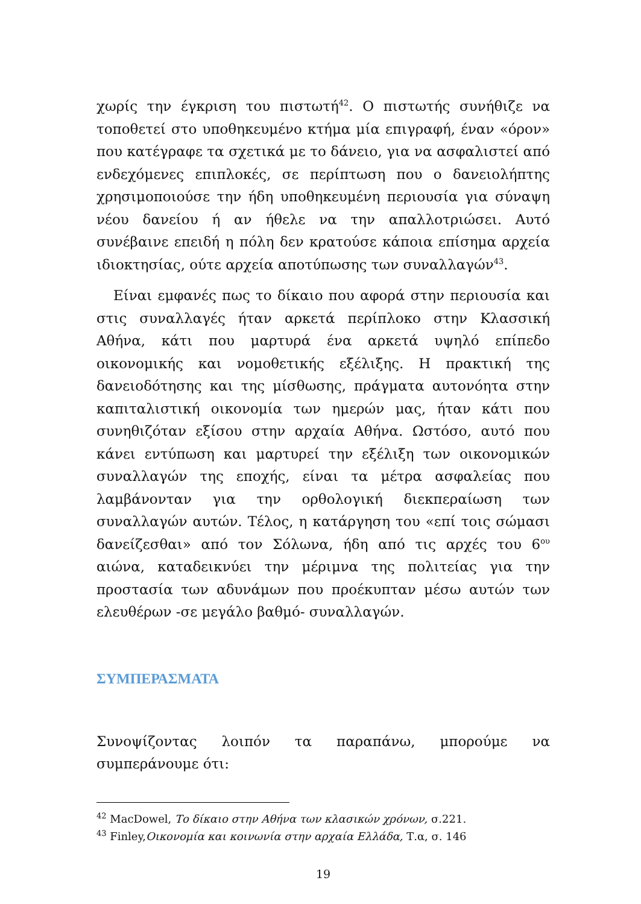χωρίς την έγκριση του πιστωτή<sup>42</sup>. Ο πιστωτής συνήθιζε να τοποθετεί στο υποθηκευμένο κτήμα μία επιγραφή, έναν «όρον» που κατέγραφε τα σχετικά με το δάνειο, για να ασφαλιστεί από ενδεχόμενες επιπλοκές, σε περίπτωση που ο δανειολήπτης χρησιμοποιούσε την ήδη υποθηκευμένη περιουσία για σύναψη νέου δανείου ή αν ήθελε να την απαλλοτριώσει. Αυτό συνέβαινε επειδή η πόλη δεν κρατούσε κάποια επίσημα αρχεία ιδιοκτησίας, ούτε αρχεία αποτύπωσης των συναλλαγών<sup>43</sup>.
Είναι εμφανές πως το δίκαιο που αφορά στην περιουσία και στις συναλλαγές ήταν αρκετά περίπλοκο στην Κλασσική Αθήνα, κάτι που μαρτυρά ένα αρκετά υψηλό επίπεδο οικονομικής και νομοθετικής εξέλιξης. Η πρακτική της δανειοδότησης και της μίσθωσης, πράγματα αυτονόητα στην καπιταλιστική οικονομία των ημερών μας, ήταν κάτι που συνηθιζόταν εξίσου στην αρχαία Αθήνα. Ωστόσο, αυτό που κάνει εντύπωση και μαρτυρεί την εξέλιξη των οικονομικών συναλλαγών της εποχής, είναι τα μέτρα ασφαλείας που λαμβάνονταν για την ορθολογική διεκπεραίωση των συναλλαγών αυτών. Τέλος, η κατάργηση του «επί τοις σώμασι δανείζεσθαι» από τον Σόλωνα, ήδη από τις αρχές του 6<sup>ου</sup> αιώνα, καταδεικνύει την μέριμνα της πολιτείας για την προστασία των αδυνάμων που προέκυπταν μέσω αυτών των ελευθέρων -σε μεγάλο βαθμό- συναλλαγών.
ΣΥΜΠΕΡΑΣΜΑΤΑ
Συνοψίζοντας λοιπόν τα παραπάνω, μπορούμε να συμπεράνουμε ότι:
<sup>42</sup> MacDowel, Το δίκαιο στην Αθήνα των κλασικών χρόνων, σ.221.
<sup>43</sup> Finley,Οικονομία και κοινωνία στην αρχαία Ελλάδα, Τ.α, σ. 146
19